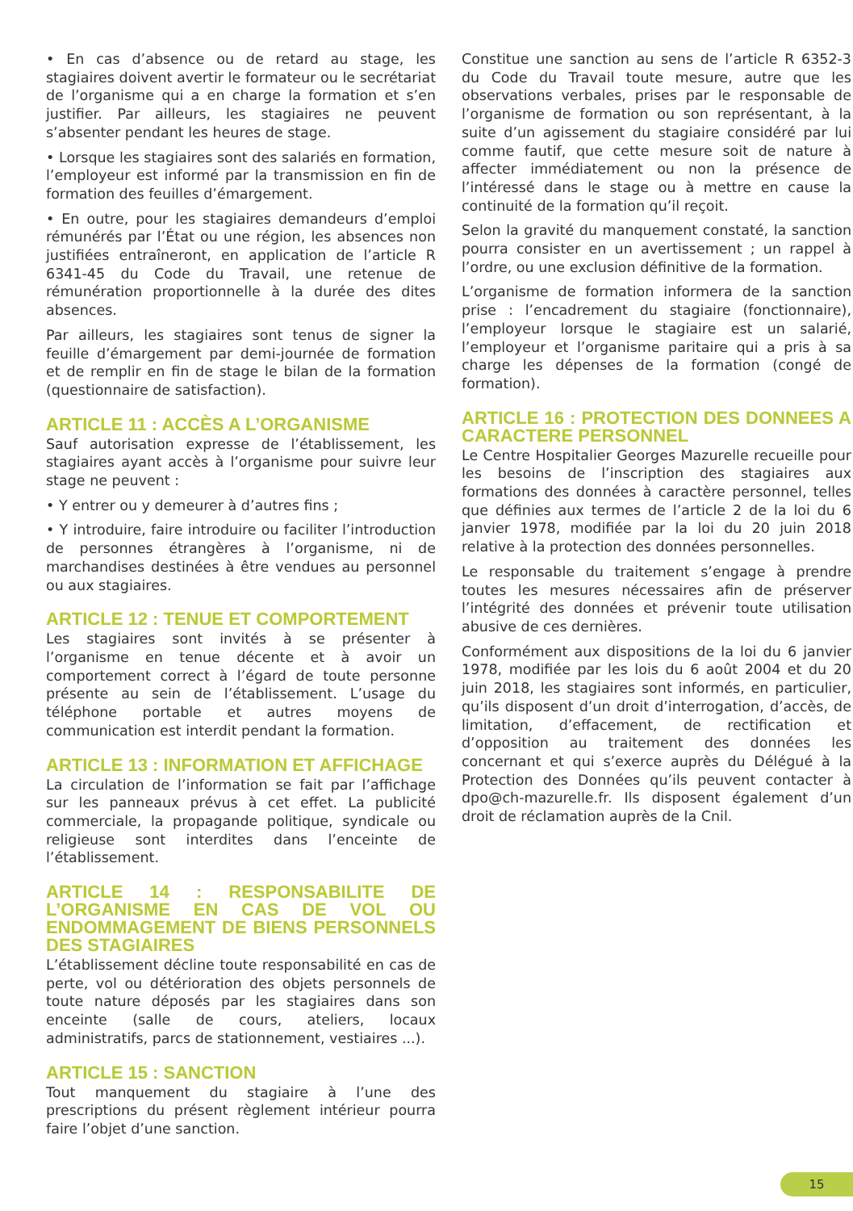• En cas d’absence ou de retard au stage, les stagiaires doivent avertir le formateur ou le secrétariat de l’organisme qui a en charge la formation et s’en justifier. Par ailleurs, les stagiaires ne peuvent s’absenter pendant les heures de stage.
• Lorsque les stagiaires sont des salariés en formation, l’employeur est informé par la transmission en fin de formation des feuilles d’émargement.
• En outre, pour les stagiaires demandeurs d’emploi rémunérés par l’État ou une région, les absences non justifiées entraîneront, en application de l’article R 6341-45 du Code du Travail, une retenue de rémunération proportionnelle à la durée des dites absences.
Par ailleurs, les stagiaires sont tenus de signer la feuille d’émargement par demi-journée de formation et de remplir en fin de stage le bilan de la formation (questionnaire de satisfaction).
ARTICLE 11 : ACCÈS A L’ORGANISME
Sauf autorisation expresse de l’établissement, les stagiaires ayant accès à l’organisme pour suivre leur stage ne peuvent :
• Y entrer ou y demeurer à d’autres fins ;
• Y introduire, faire introduire ou faciliter l’introduction de personnes étrangères à l’organisme, ni de marchandises destinées à être vendues au personnel ou aux stagiaires.
ARTICLE 12 : TENUE ET COMPORTEMENT
Les stagiaires sont invités à se présenter à l’organisme en tenue décente et à avoir un comportement correct à l’égard de toute personne présente au sein de l’établissement. L’usage du téléphone portable et autres moyens de communication est interdit pendant la formation.
ARTICLE 13 : INFORMATION ET AFFICHAGE
La circulation de l’information se fait par l’affichage sur les panneaux prévus à cet effet. La publicité commerciale, la propagande politique, syndicale ou religieuse sont interdites dans l’enceinte de l’établissement.
ARTICLE 14 : RESPONSABILITE DE L’ORGANISME EN CAS DE VOL OU ENDOMMAGEMENT DE BIENS PERSONNELS DES STAGIAIRES
L’établissement décline toute responsabilité en cas de perte, vol ou détérioration des objets personnels de toute nature déposés par les stagiaires dans son enceinte (salle de cours, ateliers, locaux administratifs, parcs de stationnement, vestiaires ...).
ARTICLE 15 : SANCTION
Tout manquement du stagiaire à l’une des prescriptions du présent règlement intérieur pourra faire l’objet d’une sanction.
Constitue une sanction au sens de l’article R 6352-3 du Code du Travail toute mesure, autre que les observations verbales, prises par le responsable de l’organisme de formation ou son représentant, à la suite d’un agissement du stagiaire considéré par lui comme fautif, que cette mesure soit de nature à affecter immédiatement ou non la présence de l’intéressé dans le stage ou à mettre en cause la continuité de la formation qu’il reçoit.
Selon la gravité du manquement constaté, la sanction pourra consister en un avertissement ; un rappel à l’ordre, ou une exclusion définitive de la formation.
L’organisme de formation informera de la sanction prise : l’encadrement du stagiaire (fonctionnaire), l’employeur lorsque le stagiaire est un salarié, l’employeur et l’organisme paritaire qui a pris à sa charge les dépenses de la formation (congé de formation).
ARTICLE 16 : PROTECTION DES DONNEES A CARACTERE PERSONNEL
Le Centre Hospitalier Georges Mazurelle recueille pour les besoins de l’inscription des stagiaires aux formations des données à caractère personnel, telles que définies aux termes de l’article 2 de la loi du 6 janvier 1978, modifiée par la loi du 20 juin 2018 relative à la protection des données personnelles.
Le responsable du traitement s’engage à prendre toutes les mesures nécessaires afin de préserver l’intégrité des données et prévenir toute utilisation abusive de ces dernières.
Conformément aux dispositions de la loi du 6 janvier 1978, modifiée par les lois du 6 août 2004 et du 20 juin 2018, les stagiaires sont informés, en particulier, qu’ils disposent d’un droit d’interrogation, d’accès, de limitation, d’effacement, de rectification et d’opposition au traitement des données les concernant et qui s’exerce auprès du Délégué à la Protection des Données qu’ils peuvent contacter à dpo@ch-mazurelle.fr. Ils disposent également d’un droit de réclamation auprès de la Cnil.
15